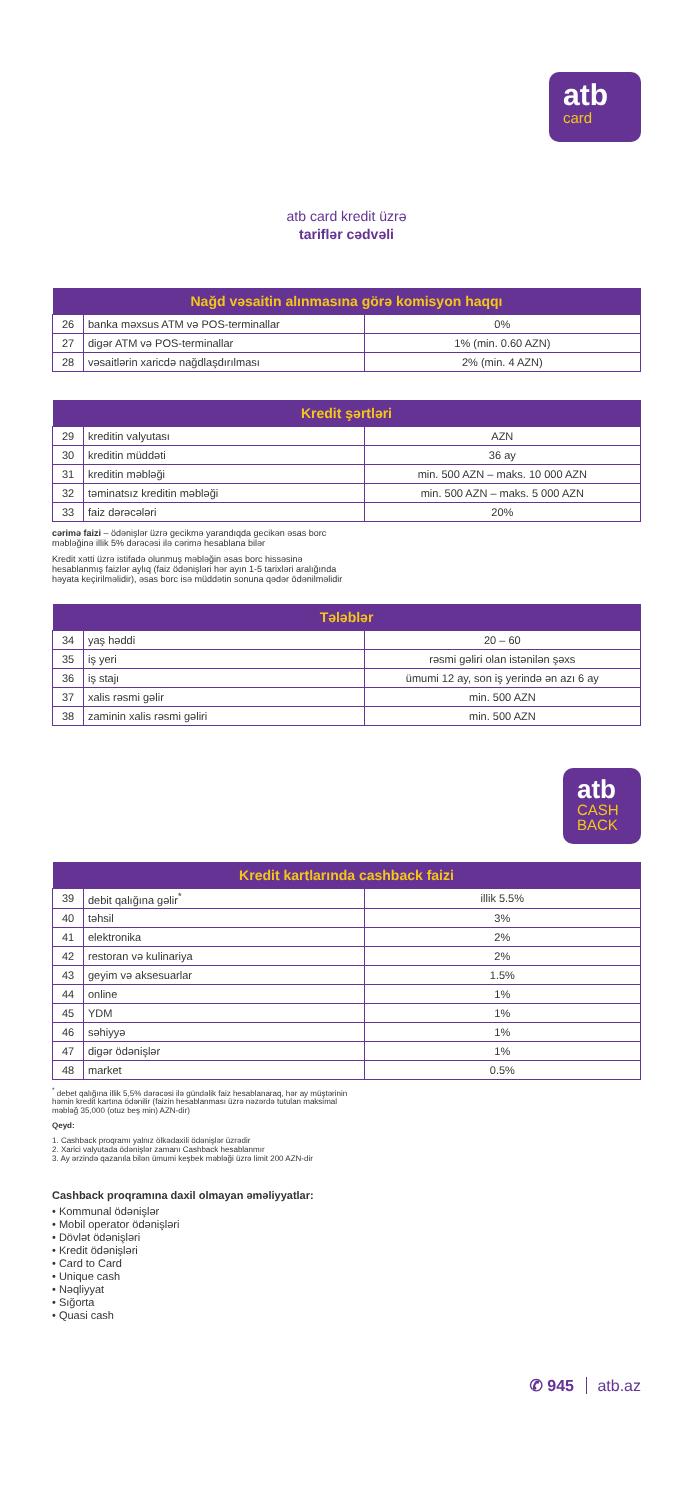atb
card
atb card kredit üzrə
tariflər cədvəli
| Nağd vəsaitin alınmasına görə komisyon haqqı | | |
| --- | --- | --- |
| 26 | banka məxsus ATM və POS-terminallar | 0% |
| 27 | digər ATM və POS-terminallar | 1% (min. 0.60 AZN) |
| 28 | vəsaitlərin xaricdə nağdlaşdırılması | 2% (min. 4 AZN) |
| Kredit şərtləri | | |
| --- | --- | --- |
| 29 | kreditin valyutası | AZN |
| 30 | kreditin müddəti | 36 ay |
| 31 | kreditin məbləği | min. 500 AZN – maks. 10 000 AZN |
| 32 | təminatsız kreditin məbləği | min. 500 AZN – maks. 5 000 AZN |
| 33 | faiz dərəcələri | 20% |
cərimə faizi – ödənişlər üzrə gecikmə yarandıqda gecikən əsas borc
məbləğinə illik 5% dərəcəsi ilə cərimə hesablana bilər
Kredit xətti üzrə istifadə olunmuş məbləğin əsas borc hissəsinə
hesablanmış faizlər aylıq (faiz ödənişləri hər ayın 1-5 tarixləri aralığında
həyata keçirilməlidir), əsas borc isə müddətin sonuna qədər ödənilməlidir
| Tələblər | | |
| --- | --- | --- |
| 34 | yaş həddi | 20 – 60 |
| 35 | iş yeri | rəsmi gəliri olan istənilən şəxs |
| 36 | iş stajı | ümumi 12 ay, son iş yerində ən azı 6 ay |
| 37 | xalis rəsmi gəlir | min. 500 AZN |
| 38 | zaminin xalis rəsmi gəliri | min. 500 AZN |
atb
CASH
BACK
| Kredit kartlarında cashback faizi | | |
| --- | --- | --- |
| 39 | debit qalığına gəlir<sup>*</sup> | illik 5.5% |
| 40 | təhsil | 3% |
| 41 | elektronika | 2% |
| 42 | restoran və kulinariya | 2% |
| 43 | geyim və aksesuarlar | 1.5% |
| 44 | online | 1% |
| 45 | YDM | 1% |
| 46 | səhiyyə | 1% |
| 47 | digər ödənişlər | 1% |
| 48 | market | 0.5% |
<sup>*</sup> debet qalığına illik 5,5% dərəcəsi ilə gündəlik faiz hesablanaraq, hər ay müştərinin
həmin kredit kartına ödənilir (faizin hesablanması üzrə nəzərdə tutulan maksimal
məbləğ 35,000 (otuz beş min) AZN-dir)
Qeyd:
1. Cashback proqramı yalnız ölkədaxili ödənişlər üzrədir
2. Xarici valyutada ödənişlər zamanı Cashback hesablanmır
3. Ay ərzində qazanıla bilən ümumi keşbek məbləği üzrə limit 200 AZN-dir
Cashback proqramına daxil olmayan əməliyyatlar:
• Kommunal ödənişlər
• Mobil operator ödənişləri
• Dövlət ödənişləri
• Kredit ödənişləri
• Card to Card
• Unique cash
• Nəqliyyat
• Sığorta
• Quasi cash
✆ 945 atb.az